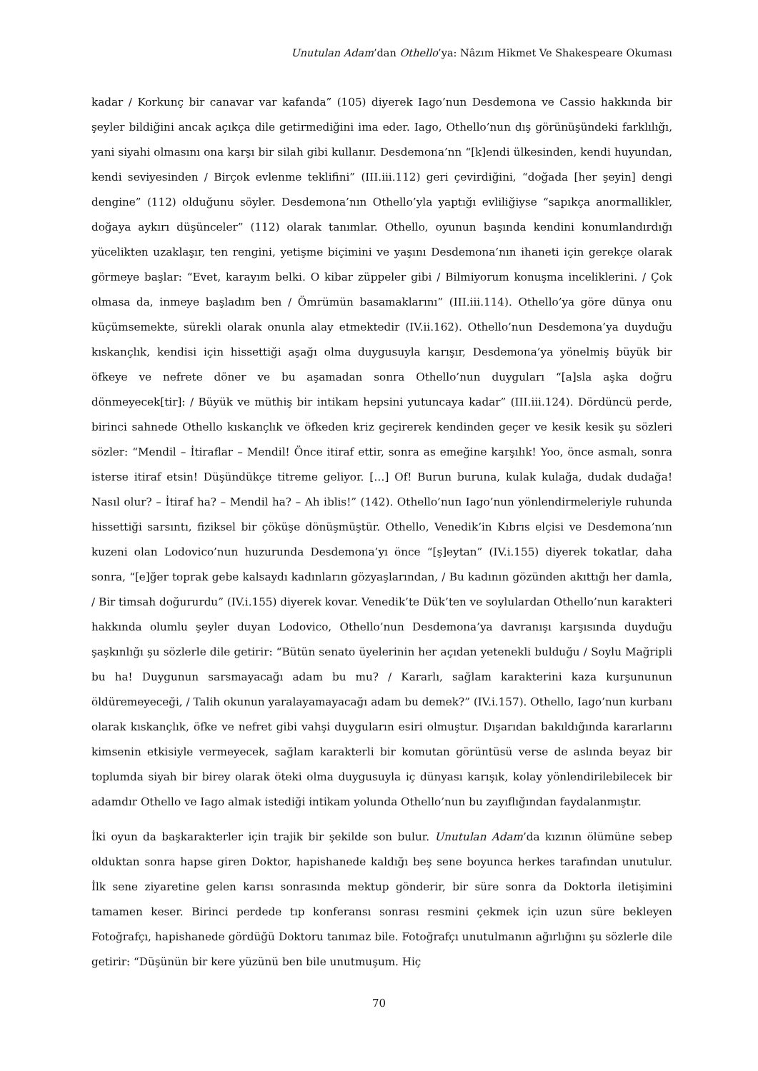Unutulan Adam’dan Othello’ya: Nâzım Hikmet Ve Shakespeare Okuması
kadar / Korkunç bir canavar var kafanda” (105) diyerek Iago’nun Desdemona ve Cassio hakkında bir şeyler bildiğini ancak açıkça dile getirmediğini ima eder. Iago, Othello’nun dış görünüşündeki farklılığı, yani siyahi olmasını ona karşı bir silah gibi kullanır. Desdemona’nn “[k]endi ülkesinden, kendi huyundan, kendi seviyesinden / Birçok evlenme teklifini” (III.iii.112) geri çevirdiğini, “doğada [her şeyin] dengi dengine” (112) olduğunu söyler. Desdemona’nın Othello’yla yaptığı evliliğiyse “sapıkça anormallikler, doğaya aykırı düşünceler” (112) olarak tanımlar. Othello, oyunun başında kendini konumlandırdığı yücelikten uzaklaşır, ten rengini, yetişme biçimini ve yaşını Desdemona’nın ihaneti için gerekçe olarak görmeye başlar: “Evet, karayım belki. O kibar züppeler gibi / Bilmiyorum konuşma inceliklerini. / Çok olmasa da, inmeye başladım ben / Ömrümün basamaklarını” (III.iii.114). Othello’ya göre dünya onu küçümsemekte, sürekli olarak onunla alay etmektedir (IV.ii.162). Othello’nun Desdemona’ya duyduğu kıskançlık, kendisi için hissettiği aşağı olma duygusuyla karışır, Desdemona’ya yönelmiş büyük bir öfkeye ve nefrete döner ve bu aşamadan sonra Othello’nun duyguları “[a]sla aşka doğru dönmeyecek[tir]: / Büyük ve müthiş bir intikam hepsini yutuncaya kadar” (III.iii.124). Dördüncü perde, birinci sahnede Othello kıskançlık ve öfkeden kriz geçirerek kendinden geçer ve kesik kesik şu sözleri sözler: “Mendil – İtiraflar – Mendil! Önce itiraf ettir, sonra as emeğine karşılık! Yoo, önce asmalı, sonra isterse itiraf etsin! Düşündükçe titreme geliyor. […] Of! Burun buruna, kulak kulağa, dudak dudağa! Nasıl olur? – İtiraf ha? – Mendil ha? – Ah iblis!” (142). Othello’nun Iago’nun yönlendirmeleriyle ruhunda hissettiği sarsıntı, fiziksel bir çöküşe dönüşmüştür. Othello, Venedik’in Kıbrıs elçisi ve Desdemona’nın kuzeni olan Lodovico’nun huzurunda Desdemona’yı önce “[ş]eytan” (IV.i.155) diyerek tokatlar, daha sonra, “[e]ğer toprak gebe kalsaydı kadınların gözyaşlarından, / Bu kadının gözünden akıttığı her damla, / Bir timsah doğururdu” (IV.i.155) diyerek kovar. Venedik’te Dük’ten ve soylulardan Othello’nun karakteri hakkında olumlu şeyler duyan Lodovico, Othello’nun Desdemona’ya davranışı karşısında duyduğu şaşkınlığı şu sözlerle dile getirir: “Bütün senato üyelerinin her açıdan yetenekli bulduğu / Soylu Mağripli bu ha! Duygunun sarsmayacağı adam bu mu? / Kararlı, sağlam karakterini kaza kurşununun öldüremeyeceği, / Talih okunun yaralayamayacağı adam bu demek?” (IV.i.157). Othello, Iago’nun kurbanı olarak kıskançlık, öfke ve nefret gibi vahşi duyguların esiri olmuştur. Dışarıdan bakıldığında kararlarını kimsenin etkisiyle vermeyecek, sağlam karakterli bir komutan görüntüsü verse de aslında beyaz bir toplumda siyah bir birey olarak öteki olma duygusuyla iç dünyası karışık, kolay yönlendirilebilecek bir adamdır Othello ve Iago almak istediği intikam yolunda Othello’nun bu zayıflığından faydalanmıştır.
İki oyun da başkarakterler için trajik bir şekilde son bulur. Unutulan Adam’da kızının ölümüne sebep olduktan sonra hapse giren Doktor, hapishanede kaldığı beş sene boyunca herkes tarafından unutulur. İlk sene ziyaretine gelen karısı sonrasında mektup gönderir, bir süre sonra da Doktorla iletişimini tamamen keser. Birinci perdede tıp konferansı sonrası resmini çekmek için uzun süre bekleyen Fotoğrafçı, hapishanede gördüğü Doktoru tanımaz bile. Fotoğrafçı unutulmanın ağırlığını şu sözlerle dile getirir: “Düşünün bir kere yüzünü ben bile unutmuşum. Hiç
70